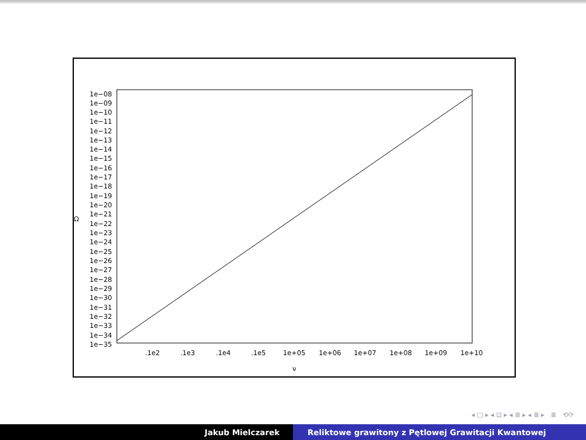1e−08
1e−09
1e−10
1e−11
1e−12
1e−13
1e−14
1e−15
1e−16
1e−17
1e−18
1e−19
1e−20
1e−21
1e−22
1e−23
1e−24
1e−25
1e−26
1e−27
1e−28
1e−29
1e−30
1e−31
1e−32
1e−33
1e−34
1e−35
Ω
.1e2
.1e3
.1e4
.1e5
1e+05
1e+06
1e+07
1e+08
1e+09
1e+10
ν
◂ □ ▸ ◂ ⊡ ▸ ◂ ≣ ▸ ◂ ≣ ▸ ≣ ⟲⟳
Jakub Mielczarek Reliktowe grawitony z Pętlowej Grawitacji Kwantowej